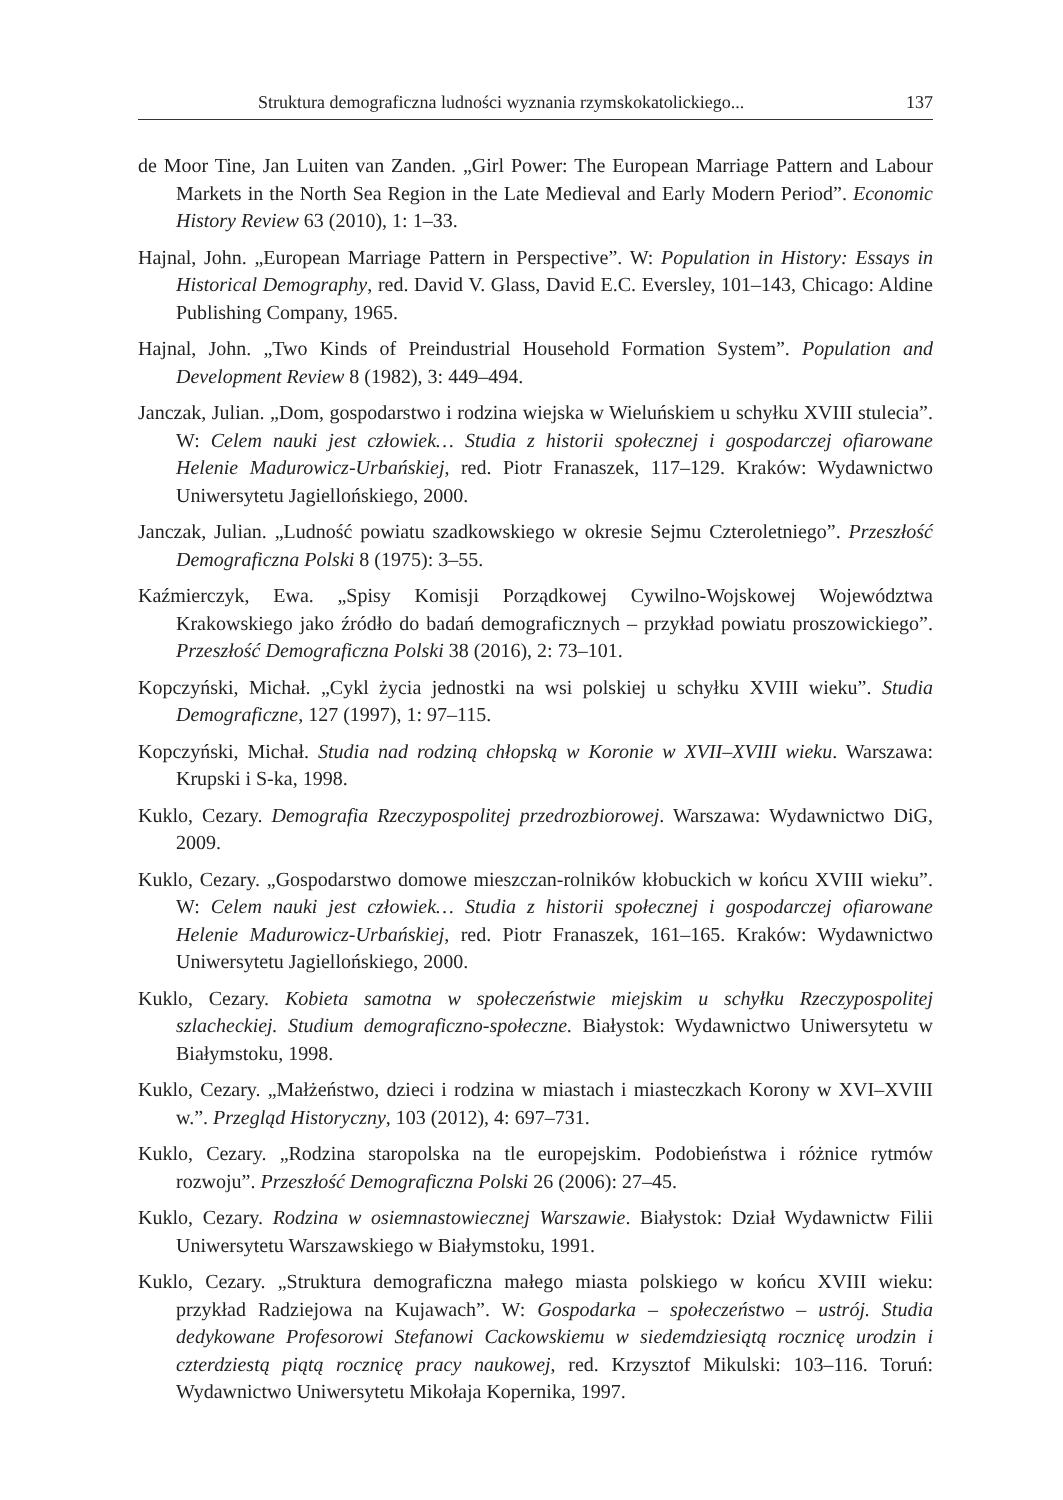Struktura demograficzna ludności wyznania rzymskokatolickiego... 137
de Moor Tine, Jan Luiten van Zanden. „Girl Power: The European Marriage Pattern and Labour Markets in the North Sea Region in the Late Medieval and Early Modern Period”. Economic History Review 63 (2010), 1: 1–33.
Hajnal, John. „European Marriage Pattern in Perspective”. W: Population in History: Essays in Historical Demography, red. David V. Glass, David E.C. Eversley, 101–143, Chicago: Aldine Publishing Company, 1965.
Hajnal, John. „Two Kinds of Preindustrial Household Formation System”. Population and Development Review 8 (1982), 3: 449–494.
Janczak, Julian. „Dom, gospodarstwo i rodzina wiejska w Wieluńskiem u schyłku XVIII stulecia”. W: Celem nauki jest człowiek… Studia z historii społecznej i gospodarczej ofiarowane Helenie Madurowicz-Urbańskiej, red. Piotr Franaszek, 117–129. Kraków: Wydawnictwo Uniwersytetu Jagiellońskiego, 2000.
Janczak, Julian. „Ludność powiatu szadkowskiego w okresie Sejmu Czteroletniego”. Przeszłość Demograficzna Polski 8 (1975): 3–55.
Kaźmierczyk, Ewa. „Spisy Komisji Porządkowej Cywilno-Wojskowej Województwa Krakowskiego jako źródło do badań demograficznych – przykład powiatu proszowickiego”. Przeszłość Demograficzna Polski 38 (2016), 2: 73–101.
Kopczyński, Michał. „Cykl życia jednostki na wsi polskiej u schyłku XVIII wieku”. Studia Demograficzne, 127 (1997), 1: 97–115.
Kopczyński, Michał. Studia nad rodziną chłopską w Koronie w XVII–XVIII wieku. Warszawa: Krupski i S-ka, 1998.
Kuklo, Cezary. Demografia Rzeczypospolitej przedrozbiorowej. Warszawa: Wydawnictwo DiG, 2009.
Kuklo, Cezary. „Gospodarstwo domowe mieszczan-rolników kłobuckich w końcu XVIII wieku”. W: Celem nauki jest człowiek… Studia z historii społecznej i gospodarczej ofiarowane Helenie Madurowicz-Urbańskiej, red. Piotr Franaszek, 161–165. Kraków: Wydawnictwo Uniwersytetu Jagiellońskiego, 2000.
Kuklo, Cezary. Kobieta samotna w społeczeństwie miejskim u schyłku Rzeczypospolitej szlacheckiej. Studium demograficzno-społeczne. Białystok: Wydawnictwo Uniwersytetu w Białymstoku, 1998.
Kuklo, Cezary. „Małżeństwo, dzieci i rodzina w miastach i miasteczkach Korony w XVI–XVIII w.”. Przegląd Historyczny, 103 (2012), 4: 697–731.
Kuklo, Cezary. „Rodzina staropolska na tle europejskim. Podobieństwa i różnice rytmów rozwoju”. Przeszłość Demograficzna Polski 26 (2006): 27–45.
Kuklo, Cezary. Rodzina w osiemnastowiecznej Warszawie. Białystok: Dział Wydawnictw Filii Uniwersytetu Warszawskiego w Białymstoku, 1991.
Kuklo, Cezary. „Struktura demograficzna małego miasta polskiego w końcu XVIII wieku: przykład Radziejowa na Kujawach”. W: Gospodarka – społeczeństwo – ustrój. Studia dedykowane Profesorowi Stefanowi Cackowskiemu w siedemdziesiątą rocznicę urodzin i czterdziestą piątą rocznicę pracy naukowej, red. Krzysztof Mikulski: 103–116. Toruń: Wydawnictwo Uniwersytetu Mikołaja Kopernika, 1997.